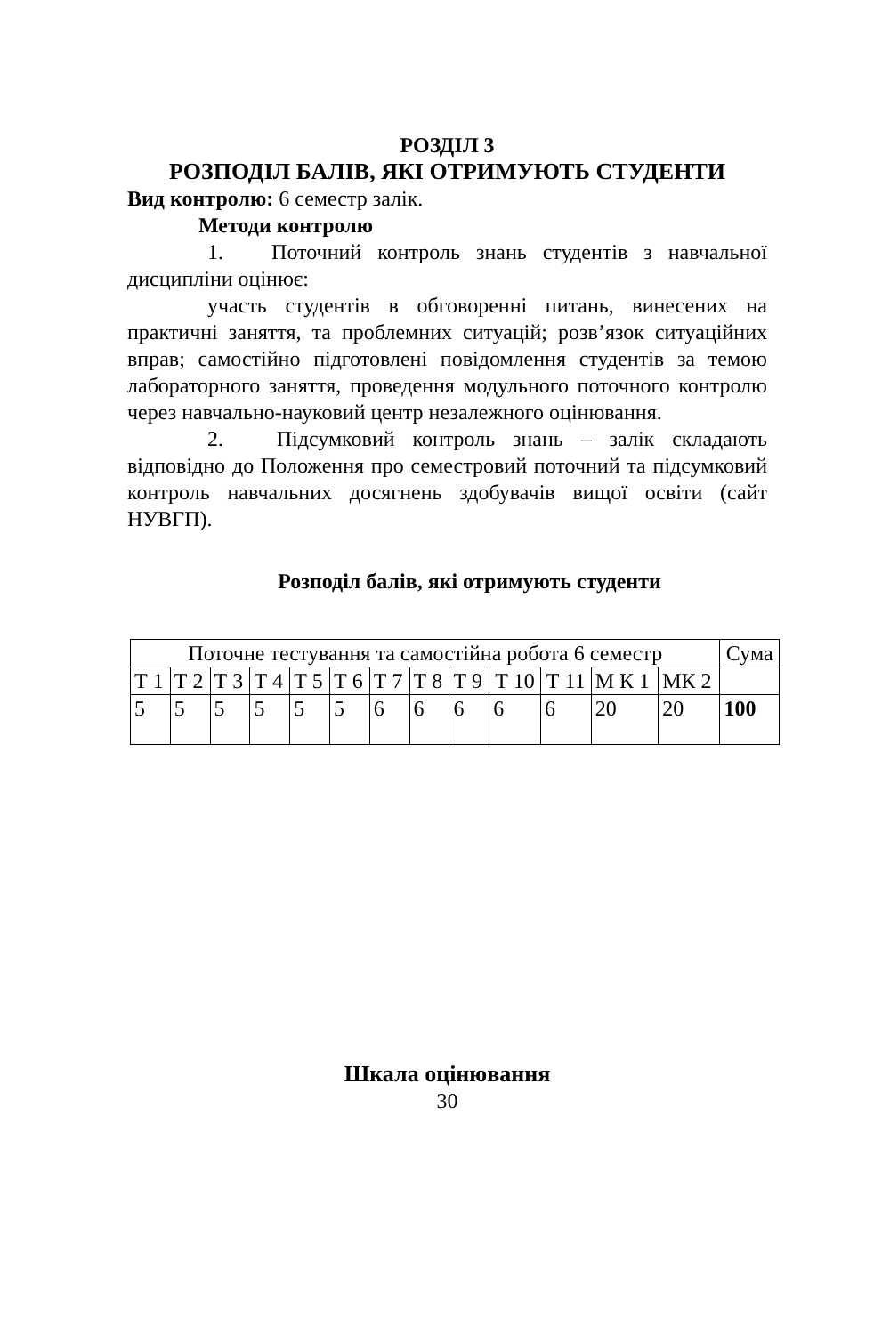РОЗДІЛ 3
РОЗПОДІЛ БАЛІВ, ЯКІ ОТРИМУЮТЬ СТУДЕНТИ
Вид контролю: 6 семестр залік.
Методи контролю
1. Поточний контроль знань студентів з навчальної дисципліни оцінює:
участь студентів в обговоренні питань, винесених на практичні заняття, та проблемних ситуацій; розв’язок ситуаційних вправ; самостійно підготовлені повідомлення студентів за темою лабораторного заняття, проведення модульного поточного контролю через навчально-науковий центр незалежного оцінювання.
2. Підсумковий контроль знань – залік складають відповідно до Положення про семестровий поточний та підсумковий контроль навчальних досягнень здобувачів вищої освіти (сайт НУВГП).
Розподіл балів, які отримують студенти
| Поточне тестування та самостійна робота 6 семестр | | | | | | | | | | | | | Сума |
| Т 1 | Т 2 | Т 3 | Т 4 | Т 5 | Т 6 | Т 7 | Т 8 | Т 9 | Т 10 | Т 11 | М К 1 | МК 2 | |
| 5 | 5 | 5 | 5 | 5 | 5 | 6 | 6 | 6 | 6 | 6 | 20 | 20 | 100 |
Шкала оцінювання
30